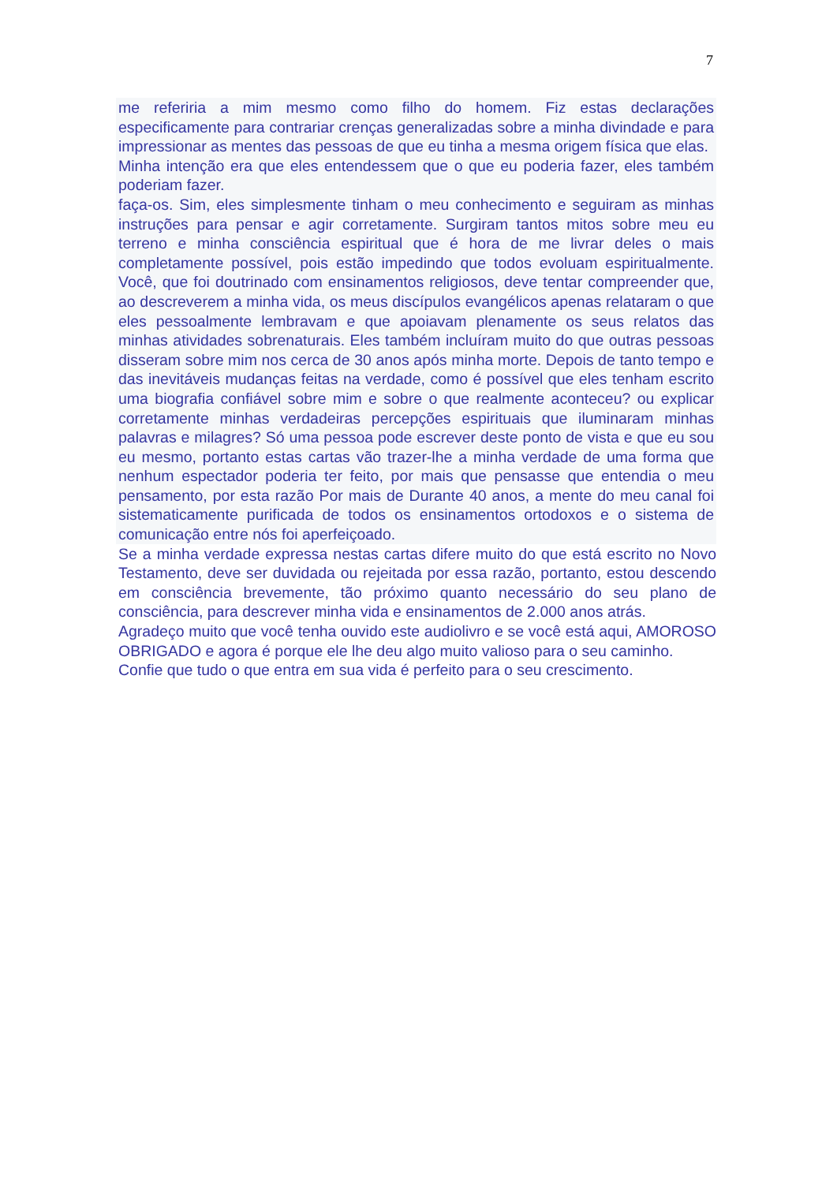7
me referiria a mim mesmo como filho do homem. Fiz estas declarações especificamente para contrariar crenças generalizadas sobre a minha divindade e para impressionar as mentes das pessoas de que eu tinha a mesma origem física que elas.
Minha intenção era que eles entendessem que o que eu poderia fazer, eles também poderiam fazer.
faça-os. Sim, eles simplesmente tinham o meu conhecimento e seguiram as minhas instruções para pensar e agir corretamente. Surgiram tantos mitos sobre meu eu terreno e minha consciência espiritual que é hora de me livrar deles o mais completamente possível, pois estão impedindo que todos evoluam espiritualmente. Você, que foi doutrinado com ensinamentos religiosos, deve tentar compreender que, ao descreverem a minha vida, os meus discípulos evangélicos apenas relataram o que eles pessoalmente lembravam e que apoiavam plenamente os seus relatos das minhas atividades sobrenaturais. Eles também incluíram muito do que outras pessoas disseram sobre mim nos cerca de 30 anos após minha morte. Depois de tanto tempo e das inevitáveis mudanças feitas na verdade, como é possível que eles tenham escrito uma biografia confiável sobre mim e sobre o que realmente aconteceu? ou explicar corretamente minhas verdadeiras percepções espirituais que iluminaram minhas palavras e milagres? Só uma pessoa pode escrever deste ponto de vista e que eu sou eu mesmo, portanto estas cartas vão trazer-lhe a minha verdade de uma forma que nenhum espectador poderia ter feito, por mais que pensasse que entendia o meu pensamento, por esta razão Por mais de Durante 40 anos, a mente do meu canal foi sistematicamente purificada de todos os ensinamentos ortodoxos e o sistema de comunicação entre nós foi aperfeiçoado.
Se a minha verdade expressa nestas cartas difere muito do que está escrito no Novo Testamento, deve ser duvidada ou rejeitada por essa razão, portanto, estou descendo em consciência brevemente, tão próximo quanto necessário do seu plano de consciência, para descrever minha vida e ensinamentos de 2.000 anos atrás.
Agradeço muito que você tenha ouvido este audiolivro e se você está aqui, AMOROSO OBRIGADO e agora é porque ele lhe deu algo muito valioso para o seu caminho.
Confie que tudo o que entra em sua vida é perfeito para o seu crescimento.